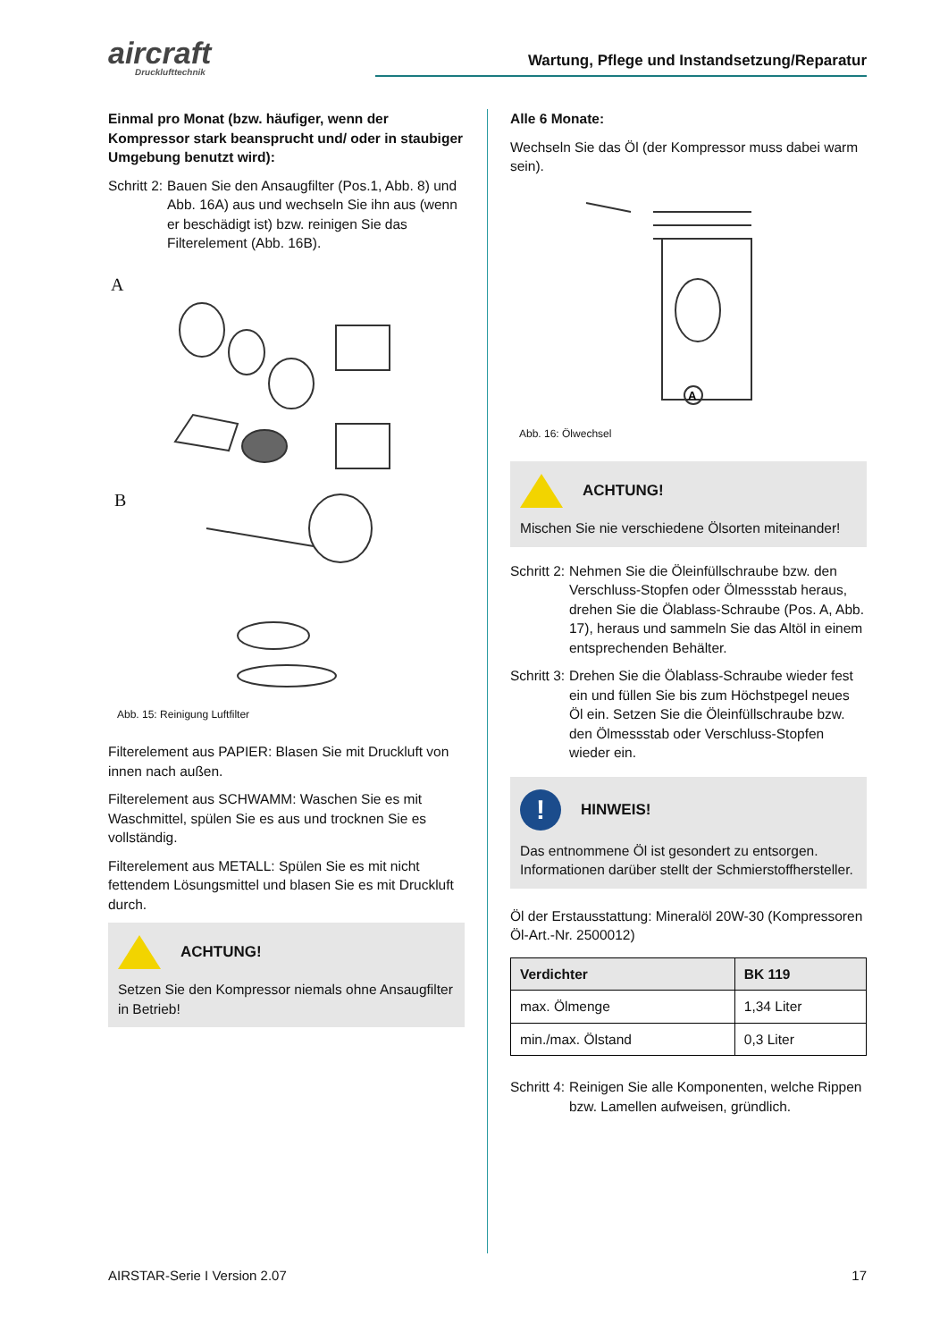aircraft
Drucklufttechnik
Wartung, Pflege und Instandsetzung/Reparatur
Einmal pro Monat (bzw. häufiger, wenn der Kompressor stark beansprucht und/ oder in staubiger Umgebung benutzt wird):
Schritt 2: Bauen Sie den Ansaugfilter (Pos.1, Abb. 8) und Abb. 16A) aus und wechseln Sie ihn aus (wenn er beschädigt ist) bzw. reinigen Sie das Filterelement (Abb. 16B).
A
B
Abb. 15: Reinigung Luftfilter
Filterelement aus PAPIER: Blasen Sie mit Druckluft von innen nach außen.
Filterelement aus SCHWAMM: Waschen Sie es mit Waschmittel, spülen Sie es aus und trocknen Sie es vollständig.
Filterelement aus METALL: Spülen Sie es mit nicht fettendem Lösungsmittel und blasen Sie es mit Druckluft durch.
ACHTUNG!
Setzen Sie den Kompressor niemals ohne Ansaugfilter in Betrieb!
Alle 6 Monate:
Wechseln Sie das Öl (der Kompressor muss dabei warm sein).
A
Abb. 16: Ölwechsel
ACHTUNG!
Mischen Sie nie verschiedene Ölsorten miteinander!
Schritt 2: Nehmen Sie die Öleinfüllschraube bzw. den Verschluss-Stopfen oder Ölmessstab heraus, drehen Sie die Ölablass-Schraube (Pos. A, Abb. 17), heraus und sammeln Sie das Altöl in einem entsprechenden Behälter.
Schritt 3: Drehen Sie die Ölablass-Schraube wieder fest ein und füllen Sie bis zum Höchstpegel neues Öl ein. Setzen Sie die Öleinfüllschraube bzw. den Ölmessstab oder Verschluss-Stopfen wieder ein.
! HINWEIS!
Das entnommene Öl ist gesondert zu entsorgen. Informationen darüber stellt der Schmierstoffhersteller.
Öl der Erstausstattung: Mineralöl 20W-30 (Kompressoren Öl-Art.-Nr. 2500012)
| Verdichter | BK 119 |
| --- | --- |
| max. Ölmenge | 1,34 Liter |
| min./max. Ölstand | 0,3 Liter |
Schritt 4: Reinigen Sie alle Komponenten, welche Rippen bzw. Lamellen aufweisen, gründlich.
AIRSTAR-Serie I Version 2.07 17